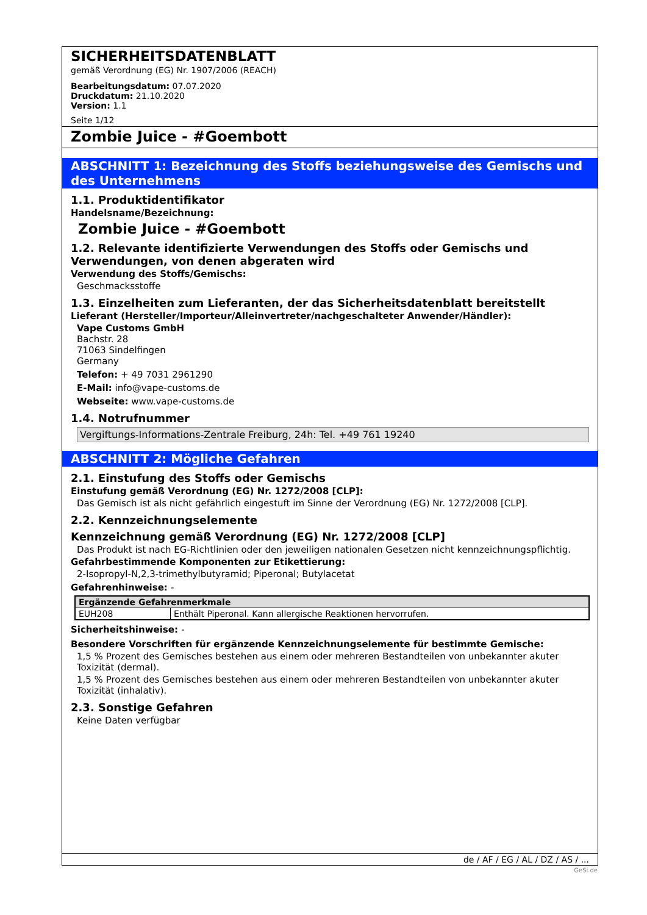SICHERHEITSDATENBLATT
gemäß Verordnung (EG) Nr. 1907/2006 (REACH)
Bearbeitungsdatum: 07.07.2020
Druckdatum: 21.10.2020
Version: 1.1
Seite 1/12
Zombie Juice - #Goembott
ABSCHNITT 1: Bezeichnung des Stoffs beziehungsweise des Gemischs und des Unternehmens
1.1. Produktidentifikator
Handelsname/Bezeichnung:
Zombie Juice - #Goembott
1.2. Relevante identifizierte Verwendungen des Stoffs oder Gemischs und Verwendungen, von denen abgeraten wird
Verwendung des Stoffs/Gemischs:
Geschmacksstoffe
1.3. Einzelheiten zum Lieferanten, der das Sicherheitsdatenblatt bereitstellt
Lieferant (Hersteller/Importeur/Alleinvertreter/nachgeschalteter Anwender/Händler):
Vape Customs GmbH
Bachstr. 28
71063 Sindelfingen
Germany
Telefon: + 49 7031 2961290
E-Mail: info@vape-customs.de
Webseite: www.vape-customs.de
1.4. Notrufnummer
Vergiftungs-Informations-Zentrale Freiburg, 24h: Tel. +49 761 19240
ABSCHNITT 2: Mögliche Gefahren
2.1. Einstufung des Stoffs oder Gemischs
Einstufung gemäß Verordnung (EG) Nr. 1272/2008 [CLP]:
Das Gemisch ist als nicht gefährlich eingestuft im Sinne der Verordnung (EG) Nr. 1272/2008 [CLP].
2.2. Kennzeichnungselemente
Kennzeichnung gemäß Verordnung (EG) Nr. 1272/2008 [CLP]
Das Produkt ist nach EG-Richtlinien oder den jeweiligen nationalen Gesetzen nicht kennzeichnungspflichtig.
Gefahrbestimmende Komponenten zur Etikettierung:
2-Isopropyl-N,2,3-trimethylbutyramid; Piperonal; Butylacetat
Gefahrenhinweise: -
| Ergänzende Gefahrenmerkmale | |
| --- | --- |
| EUH208 | Enthält Piperonal. Kann allergische Reaktionen hervorrufen. |
Sicherheitshinweise: -
Besondere Vorschriften für ergänzende Kennzeichnungselemente für bestimmte Gemische:
1,5 % Prozent des Gemisches bestehen aus einem oder mehreren Bestandteilen von unbekannter akuter Toxizität (dermal).
1,5 % Prozent des Gemisches bestehen aus einem oder mehreren Bestandteilen von unbekannter akuter Toxizität (inhalativ).
2.3. Sonstige Gefahren
Keine Daten verfügbar
de / AF / EG / AL / DZ / AS / ...
GeSi.de